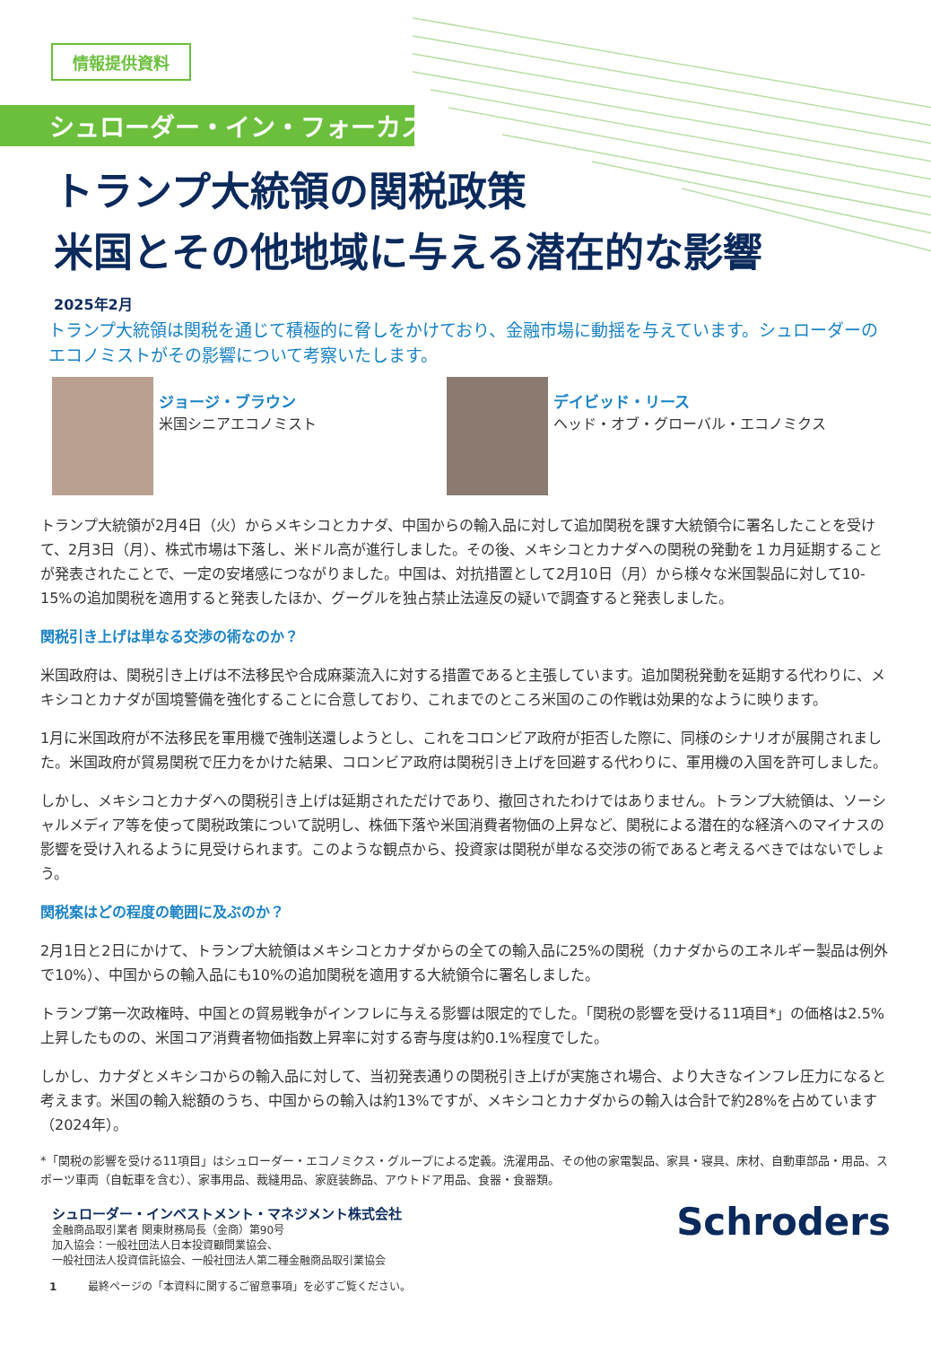情報提供資料
シュローダー・イン・フォーカス
トランプ大統領の関税政策
米国とその他地域に与える潜在的な影響
2025年2月
トランプ大統領は関税を通じて積極的に脅しをかけており、金融市場に動揺を与えています。シュローダーのエコノミストがその影響について考察いたします。
ジョージ・ブラウン
米国シニアエコノミスト
デイビッド・リース
ヘッド・オブ・グローバル・エコノミクス
トランプ大統領が2月4日（火）からメキシコとカナダ、中国からの輸入品に対して追加関税を課す大統領令に署名したことを受けて、2月3日（月）、株式市場は下落し、米ドル高が進行しました。その後、メキシコとカナダへの関税の発動を１カ月延期することが発表されたことで、一定の安堵感につながりました。中国は、対抗措置として2月10日（月）から様々な米国製品に対して10-15%の追加関税を適用すると発表したほか、グーグルを独占禁止法違反の疑いで調査すると発表しました。
関税引き上げは単なる交渉の術なのか？
米国政府は、関税引き上げは不法移民や合成麻薬流入に対する措置であると主張しています。追加関税発動を延期する代わりに、メキシコとカナダが国境警備を強化することに合意しており、これまでのところ米国のこの作戦は効果的なように映ります。
1月に米国政府が不法移民を軍用機で強制送還しようとし、これをコロンビア政府が拒否した際に、同様のシナリオが展開されました。米国政府が貿易関税で圧力をかけた結果、コロンビア政府は関税引き上げを回避する代わりに、軍用機の入国を許可しました。
しかし、メキシコとカナダへの関税引き上げは延期されただけであり、撤回されたわけではありません。トランプ大統領は、ソーシャルメディア等を使って関税政策について説明し、株価下落や米国消費者物価の上昇など、関税による潜在的な経済へのマイナスの影響を受け入れるように見受けられます。このような観点から、投資家は関税が単なる交渉の術であると考えるべきではないでしょう。
関税案はどの程度の範囲に及ぶのか？
2月1日と2日にかけて、トランプ大統領はメキシコとカナダからの全ての輸入品に25%の関税（カナダからのエネルギー製品は例外で10%）、中国からの輸入品にも10%の追加関税を適用する大統領令に署名しました。
トランプ第一次政権時、中国との貿易戦争がインフレに与える影響は限定的でした。「関税の影響を受ける11項目*」の価格は2.5%上昇したものの、米国コア消費者物価指数上昇率に対する寄与度は約0.1%程度でした。
しかし、カナダとメキシコからの輸入品に対して、当初発表通りの関税引き上げが実施され場合、より大きなインフレ圧力になると考えます。米国の輸入総額のうち、中国からの輸入は約13%ですが、メキシコとカナダからの輸入は合計で約28%を占めています（2024年）。
*「関税の影響を受ける11項目」はシュローダー・エコノミクス・グループによる定義。洗濯用品、その他の家電製品、家具・寝具、床材、自動車部品・用品、スポーツ車両（自転車を含む）、家事用品、裁縫用品、家庭装飾品、アウトドア用品、食器・食器類。
シュローダー・インベストメント・マネジメント株式会社
金融商品取引業者 関東財務局長（金商）第90号
加入協会：一般社団法人日本投資顧問業協会、
一般社団法人投資信託協会、一般社団法人第二種金融商品取引業協会
Schroders
1 最終ページの「本資料に関するご留意事項」を必ずご覧ください。